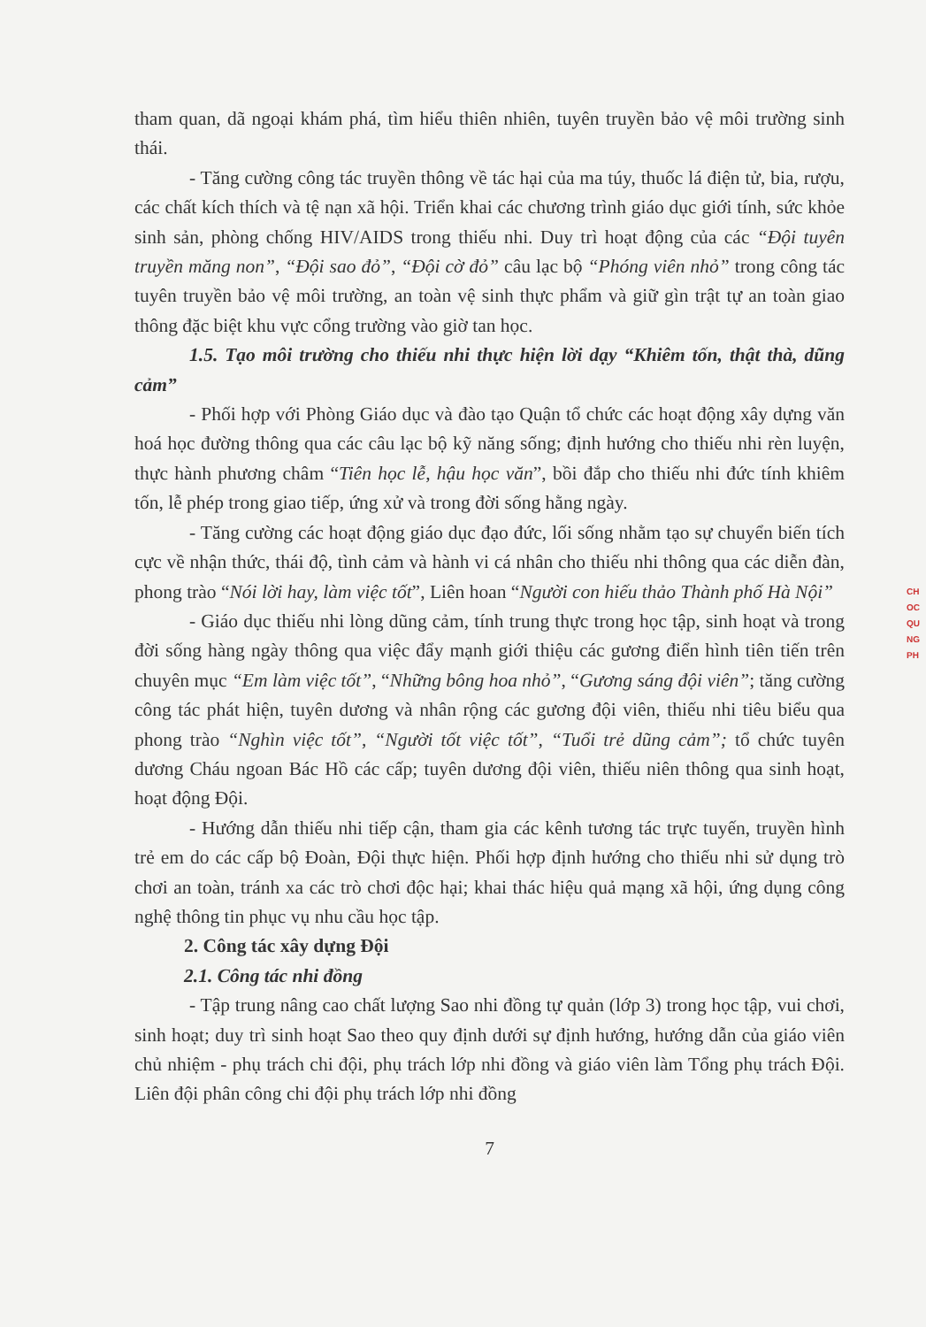tham quan, dã ngoại khám phá, tìm hiểu thiên nhiên, tuyên truyền bảo vệ môi trường sinh thái.
- Tăng cường công tác truyền thông về tác hại của ma túy, thuốc lá điện tử, bia, rượu, các chất kích thích và tệ nạn xã hội. Triển khai các chương trình giáo dục giới tính, sức khỏe sinh sản, phòng chống HIV/AIDS trong thiếu nhi. Duy trì hoạt động của các “Đội tuyên truyền măng non”, “Đội sao đỏ”, “Đội cờ đỏ” câu lạc bộ “Phóng viên nhỏ” trong công tác tuyên truyền bảo vệ môi trường, an toàn vệ sinh thực phẩm và giữ gìn trật tự an toàn giao thông đặc biệt khu vực cổng trường vào giờ tan học.
1.5. Tạo môi trường cho thiếu nhi thực hiện lời dạy “Khiêm tốn, thật thà, dũng cảm”
- Phối hợp với Phòng Giáo dục và đào tạo Quận tổ chức các hoạt động xây dựng văn hoá học đường thông qua các câu lạc bộ kỹ năng sống; định hướng cho thiếu nhi rèn luyện, thực hành phương châm “Tiên học lễ, hậu học văn”, bồi đắp cho thiếu nhi đức tính khiêm tốn, lễ phép trong giao tiếp, ứng xử và trong đời sống hằng ngày.
- Tăng cường các hoạt động giáo dục đạo đức, lối sống nhằm tạo sự chuyển biến tích cực về nhận thức, thái độ, tình cảm và hành vi cá nhân cho thiếu nhi thông qua các diễn đàn, phong trào “Nói lời hay, làm việc tốt”, Liên hoan “Người con hiếu thảo Thành phố Hà Nội”
- Giáo dục thiếu nhi lòng dũng cảm, tính trung thực trong học tập, sinh hoạt và trong đời sống hàng ngày thông qua việc đẩy mạnh giới thiệu các gương điển hình tiên tiến trên chuyên mục “Em làm việc tốt”, “Những bông hoa nhỏ”, “Gương sáng đội viên”; tăng cường công tác phát hiện, tuyên dương và nhân rộng các gương đội viên, thiếu nhi tiêu biểu qua phong trào “Nghìn việc tốt”, “Người tốt việc tốt”, “Tuổi trẻ dũng cảm”; tổ chức tuyên dương Cháu ngoan Bác Hồ các cấp; tuyên dương đội viên, thiếu niên thông qua sinh hoạt, hoạt động Đội.
- Hướng dẫn thiếu nhi tiếp cận, tham gia các kênh tương tác trực tuyến, truyền hình trẻ em do các cấp bộ Đoàn, Đội thực hiện. Phối hợp định hướng cho thiếu nhi sử dụng trò chơi an toàn, tránh xa các trò chơi độc hại; khai thác hiệu quả mạng xã hội, ứng dụng công nghệ thông tin phục vụ nhu cầu học tập.
2. Công tác xây dựng Đội
2.1. Công tác nhi đồng
- Tập trung nâng cao chất lượng Sao nhi đồng tự quản (lớp 3) trong học tập, vui chơi, sinh hoạt; duy trì sinh hoạt Sao theo quy định dưới sự định hướng, hướng dẫn của giáo viên chủ nhiệm - phụ trách chi đội, phụ trách lớp nhi đồng và giáo viên làm Tổng phụ trách Đội. Liên đội phân công chi đội phụ trách lớp nhi đồng
7
CH
OC
QU
NG
PH